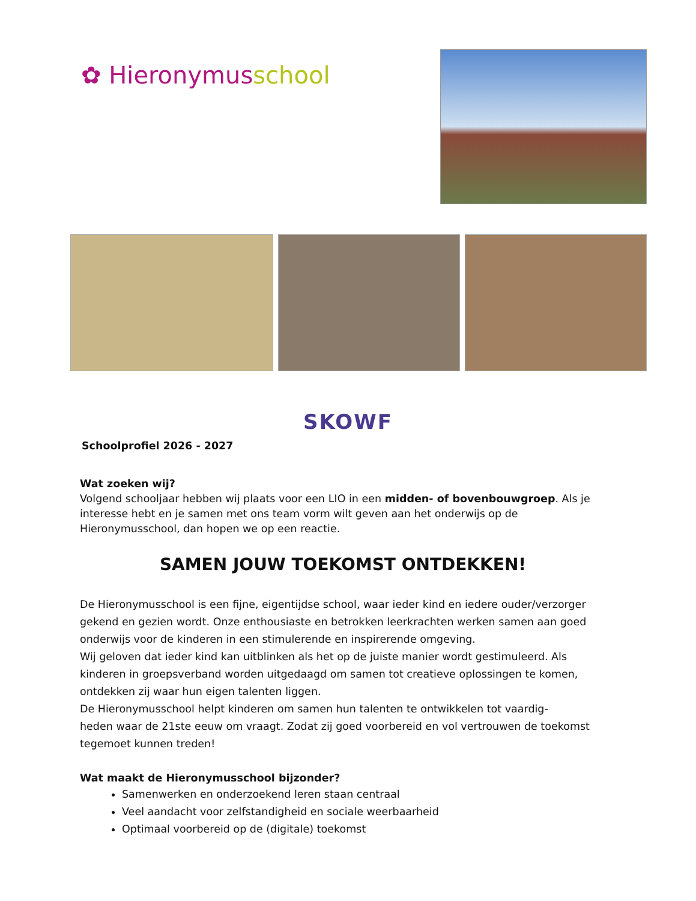✿ Hieronymusschool
SKOWF
Schoolprofiel 2026 - 2027
Wat zoeken wij?
Volgend schooljaar hebben wij plaats voor een LIO in een midden- of bovenbouwgroep. Als je interesse hebt en je samen met ons team vorm wilt geven aan het onderwijs op de Hieronymusschool, dan hopen we op een reactie.
SAMEN JOUW TOEKOMST ONTDEKKEN!
De Hieronymusschool is een fijne, eigentijdse school, waar ieder kind en iedere ouder/verzorger gekend en gezien wordt. Onze enthousiaste en betrokken leerkrachten werken samen aan goed onderwijs voor de kinderen in een stimulerende en inspirerende omgeving.
Wij geloven dat ieder kind kan uitblinken als het op de juiste manier wordt gestimuleerd. Als kinderen in groepsverband worden uitgedaagd om samen tot creatieve oplossingen te komen, ontdekken zij waar hun eigen talenten liggen.
De Hieronymusschool helpt kinderen om samen hun talenten te ontwikkelen tot vaardig-
heden waar de 21ste eeuw om vraagt. Zodat zij goed voorbereid en vol vertrouwen de toekomst tegemoet kunnen treden!
Wat maakt de Hieronymusschool bijzonder?
Samenwerken en onderzoekend leren staan centraal
Veel aandacht voor zelfstandigheid en sociale weerbaarheid
Optimaal voorbereid op de (digitale) toekomst